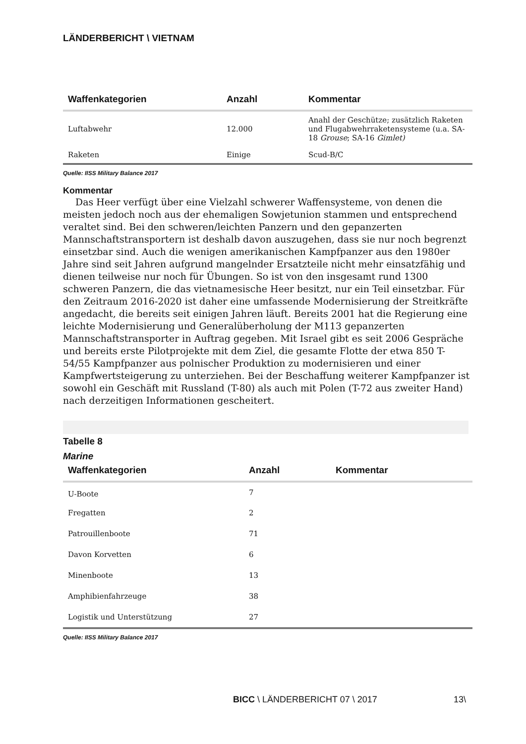LÄNDERBERICHT \ VIETNAM
| Waffenkategorien | Anzahl | Kommentar |
| --- | --- | --- |
| Luftabwehr | 12.000 | Anahl der Geschütze; zusätzlich Raketen und Flugabwehrraketensysteme (u.a. SA-18 Grouse ; SA-16 Gimlet) |
| Raketen | Einige | Scud-B/C |
Quelle: IISS Military Balance 2017
Kommentar
Das Heer verfügt über eine Vielzahl schwerer Waffensysteme, von denen die meisten jedoch noch aus der ehemaligen Sowjetunion stammen und entsprechend veraltet sind. Bei den schweren/leichten Panzern und den gepanzerten Mannschaftstransportern ist deshalb davon auszugehen, dass sie nur noch begrenzt einsetzbar sind. Auch die wenigen amerikanischen Kampfpanzer aus den 1980er Jahre sind seit Jahren aufgrund mangelnder Ersatzteile nicht mehr einsatzfähig und dienen teilweise nur noch für Übungen. So ist von den insgesamt rund 1300 schweren Panzern, die das vietnamesische Heer besitzt, nur ein Teil einsetzbar. Für den Zeitraum 2016-2020 ist daher eine umfassende Modernisierung der Streitkräfte angedacht, die bereits seit einigen Jahren läuft. Bereits 2001 hat die Regierung eine leichte Modernisierung und Generalüberholung der M113 gepanzerten Mannschaftstransporter in Auftrag gegeben. Mit Israel gibt es seit 2006 Gespräche und bereits erste Pilotprojekte mit dem Ziel, die gesamte Flotte der etwa 850 T-54/55 Kampfpanzer aus polnischer Produktion zu modernisieren und einer Kampfwertsteigerung zu unterziehen. Bei der Beschaffung weiterer Kampfpanzer ist sowohl ein Geschäft mit Russland (T-80) als auch mit Polen (T-72 aus zweiter Hand) nach derzeitigen Informationen gescheitert.
Tabelle 8
Marine
| Waffenkategorien | Anzahl | Kommentar |
| --- | --- | --- |
| U-Boote | 7 | |
| Fregatten | 2 | |
| Patrouillenboote | 71 | |
| Davon Korvetten | 6 | |
| Minenboote | 13 | |
| Amphibienfahrzeuge | 38 | |
| Logistik und Unterstützung | 27 | |
Quelle: IISS Military Balance 2017
BICC \ LÄNDERBERICHT 07 \ 2017 13\